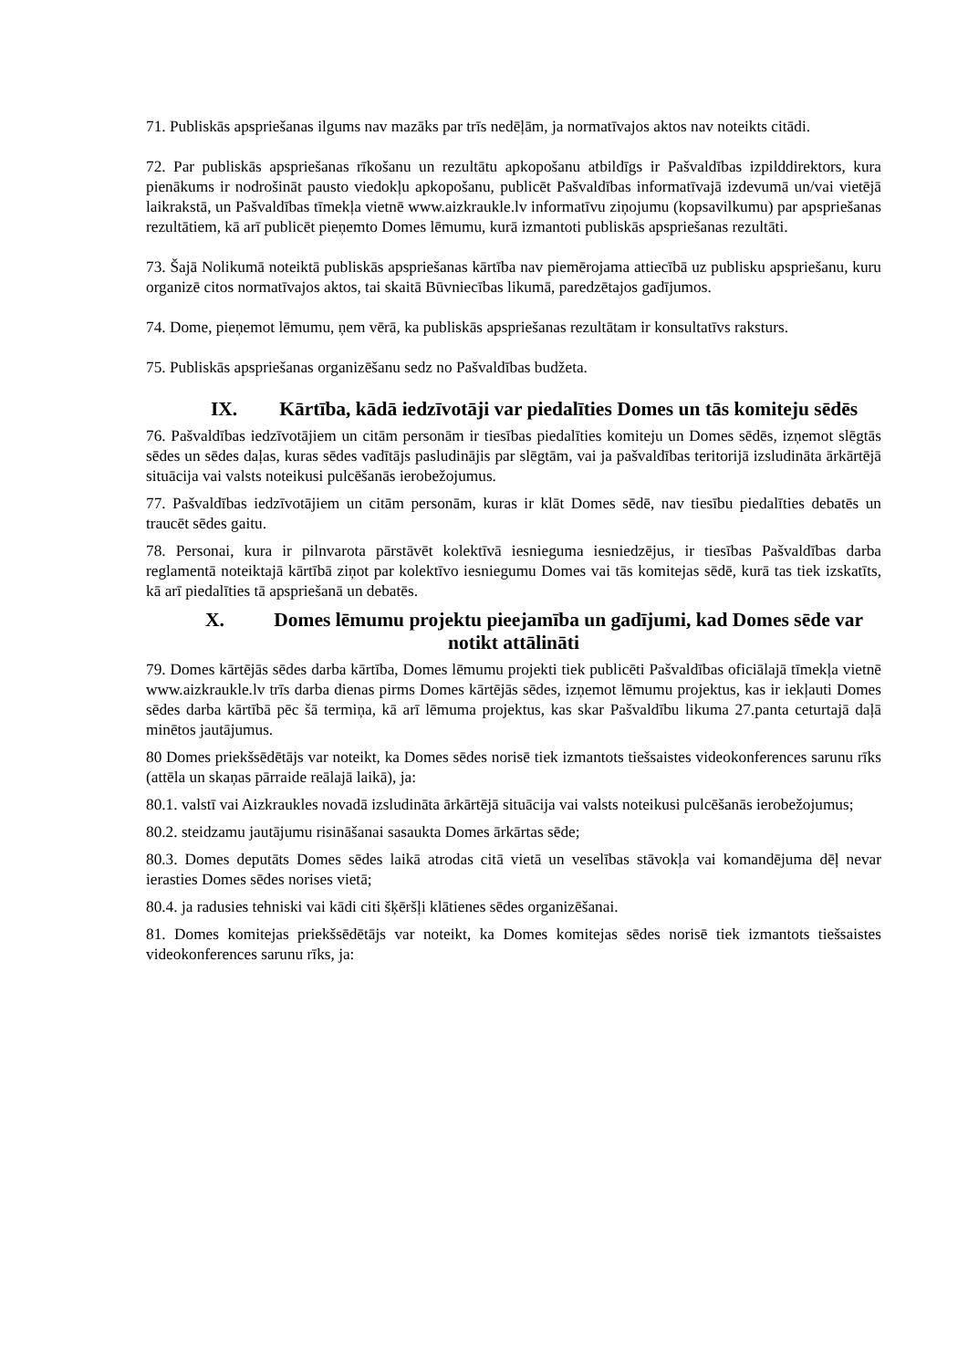71. Publiskās apspriešanas ilgums nav mazāks par trīs nedēļām, ja normatīvajos aktos nav noteikts citādi.
72. Par publiskās apspriešanas rīkošanu un rezultātu apkopošanu atbildīgs ir Pašvaldības izpilddirektors, kura pienākums ir nodrošināt pausto viedokļu apkopošanu, publicēt Pašvaldības informatīvajā izdevumā un/vai vietējā laikrakstā, un Pašvaldības tīmekļa vietnē www.aizkraukle.lv informatīvu ziņojumu (kopsavilkumu) par apspriešanas rezultātiem, kā arī publicēt pieņemto Domes lēmumu, kurā izmantoti publiskās apspriešanas rezultāti.
73. Šajā Nolikumā noteiktā publiskās apspriešanas kārtība nav piemērojama attiecībā uz publisku apspriešanu, kuru organizē citos normatīvajos aktos, tai skaitā Būvniecības likumā, paredzētajos gadījumos.
74. Dome, pieņemot lēmumu, ņem vērā, ka publiskās apspriešanas rezultātam ir konsultatīvs raksturs.
75. Publiskās apspriešanas organizēšanu sedz no Pašvaldības budžeta.
IX. Kārtība, kādā iedzīvotāji var piedalīties Domes un tās komiteju sēdēs
76. Pašvaldības iedzīvotājiem un citām personām ir tiesības piedalīties komiteju un Domes sēdēs, izņemot slēgtās sēdes un sēdes daļas, kuras sēdes vadītājs pasludinājis par slēgtām, vai ja pašvaldības teritorijā izsludināta ārkārtējā situācija vai valsts noteikusi pulcēšanās ierobežojumus.
77. Pašvaldības iedzīvotājiem un citām personām, kuras ir klāt Domes sēdē, nav tiesību piedalīties debatēs un traucēt sēdes gaitu.
78. Personai, kura ir pilnvarota pārstāvēt kolektīvā iesnieguma iesniedzējus, ir tiesības Pašvaldības darba reglamentā noteiktajā kārtībā ziņot par kolektīvo iesniegumu Domes vai tās komitejas sēdē, kurā tas tiek izskatīts, kā arī piedalīties tā apspriešanā un debatēs.
X. Domes lēmumu projektu pieejamība un gadījumi, kad Domes sēde var notikt attālināti
79. Domes kārtējās sēdes darba kārtība, Domes lēmumu projekti tiek publicēti Pašvaldības oficiālajā tīmekļa vietnē www.aizkraukle.lv trīs darba dienas pirms Domes kārtējās sēdes, izņemot lēmumu projektus, kas ir iekļauti Domes sēdes darba kārtībā pēc šā termiņa, kā arī lēmuma projektus, kas skar Pašvaldību likuma 27.panta ceturtajā daļā minētos jautājumus.
80 Domes priekšsēdētājs var noteikt, ka Domes sēdes norisē tiek izmantots tiešsaistes videokonferences sarunu rīks (attēla un skaņas pārraide reālajā laikā), ja:
80.1. valstī vai Aizkraukles novadā izsludināta ārkārtējā situācija vai valsts noteikusi pulcēšanās ierobežojumus;
80.2. steidzamu jautājumu risināšanai sasaukta Domes ārkārtas sēde;
80.3. Domes deputāts Domes sēdes laikā atrodas citā vietā un veselības stāvokļa vai komandējuma dēļ nevar ierasties Domes sēdes norises vietā;
80.4. ja radusies tehniski vai kādi citi šķēršļi klātienes sēdes organizēšanai.
81. Domes komitejas priekšsēdētājs var noteikt, ka Domes komitejas sēdes norisē tiek izmantots tiešsaistes videokonferences sarunu rīks, ja: